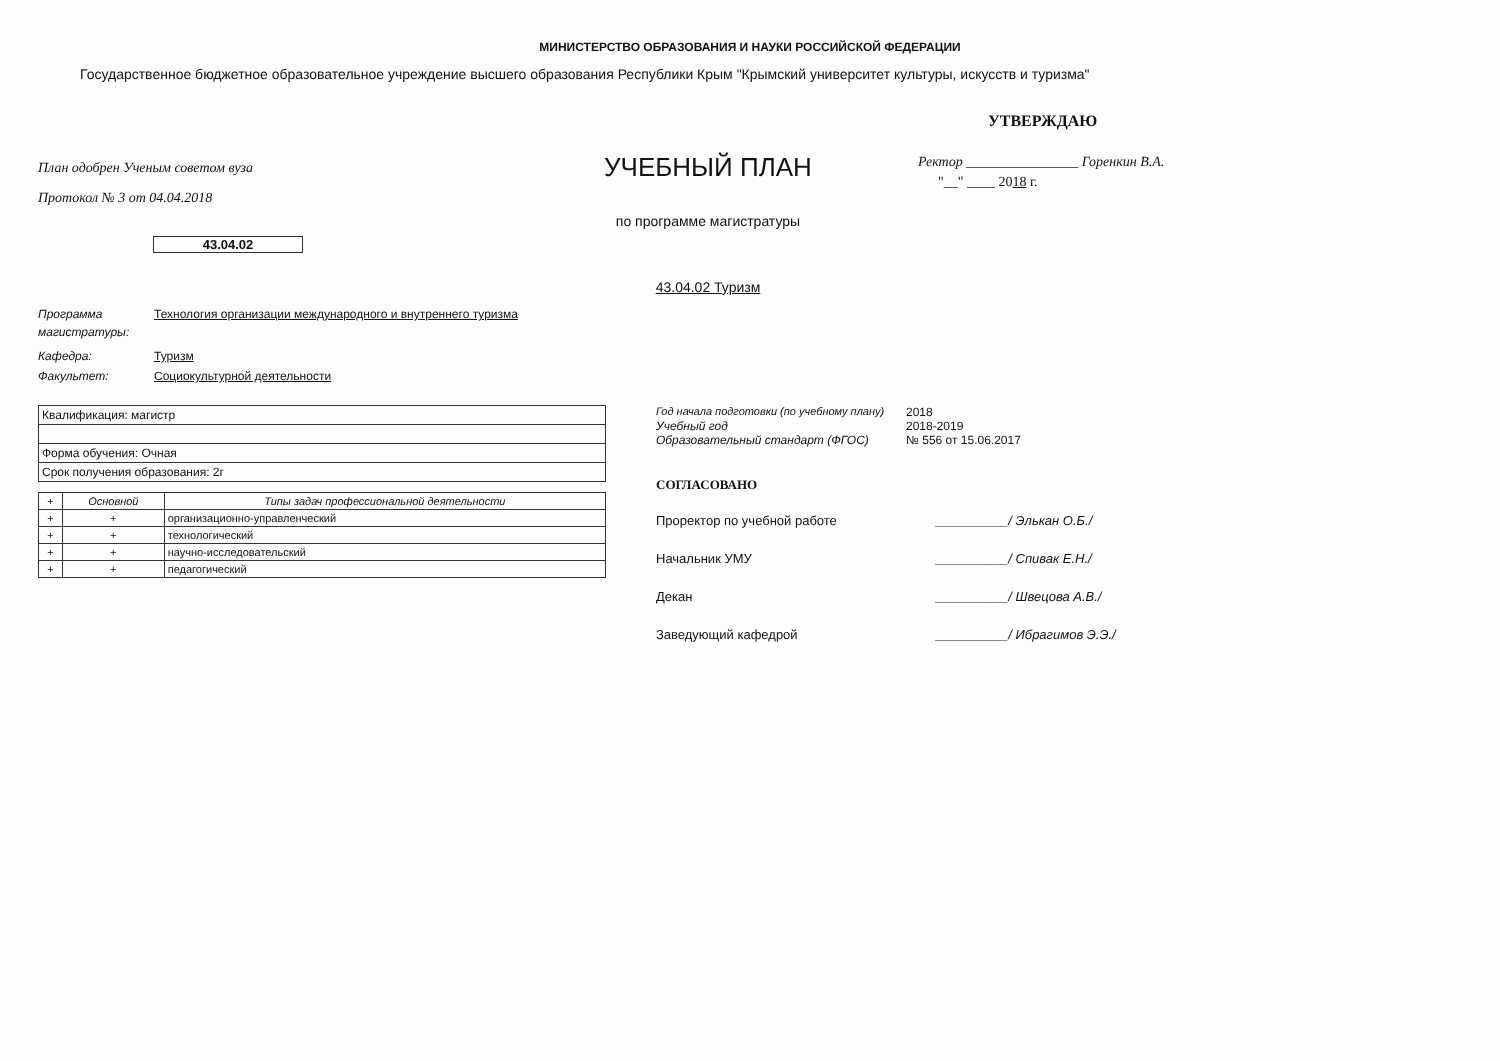МИНИСТЕРСТВО ОБРАЗОВАНИЯ И НАУКИ РОССИЙСКОЙ ФЕДЕРАЦИИ
Государственное бюджетное образовательное учреждение высшего образования Республики Крым "Крымский университет культуры, искусств и туризма"
План одобрен Ученым советом вуза
Протокол № 3 от 04.04.2018
43.04.02
УЧЕБНЫЙ ПЛАН
по программе магистратуры
43.04.02 Туризм
УТВЕРЖДАЮ
Ректор ________________ Горенкин В.А.
"__" ____ 2018 г.
Программа магистратуры: Технология организации международного и внутреннего туризма
Кафедра: Туризм
Факультет: Социокультурной деятельности
| Квалификация: магистр |
| Форма обучения: Очная |
| Срок получения образования: 2г |
| + | Основной | Типы задач профессиональной деятельности |
| --- | --- | --- |
| + | + | организационно-управленческий |
| + | + | технологический |
| + | + | научно-исследовательский |
| + | + | педагогический |
Год начала подготовки (по учебному плану) 2018
Учебный год 2018-2019
Образовательный стандарт (ФГОС) № 556 от 15.06.2017
СОГЛАСОВАНО
Проректор по учебной работе __________/ Элькан О.Б./
Начальник УМУ __________/ Спивак Е.Н./
Декан __________/ Швецова А.В./
Заведующий кафедрой __________/ Ибрагимов Э.Э./